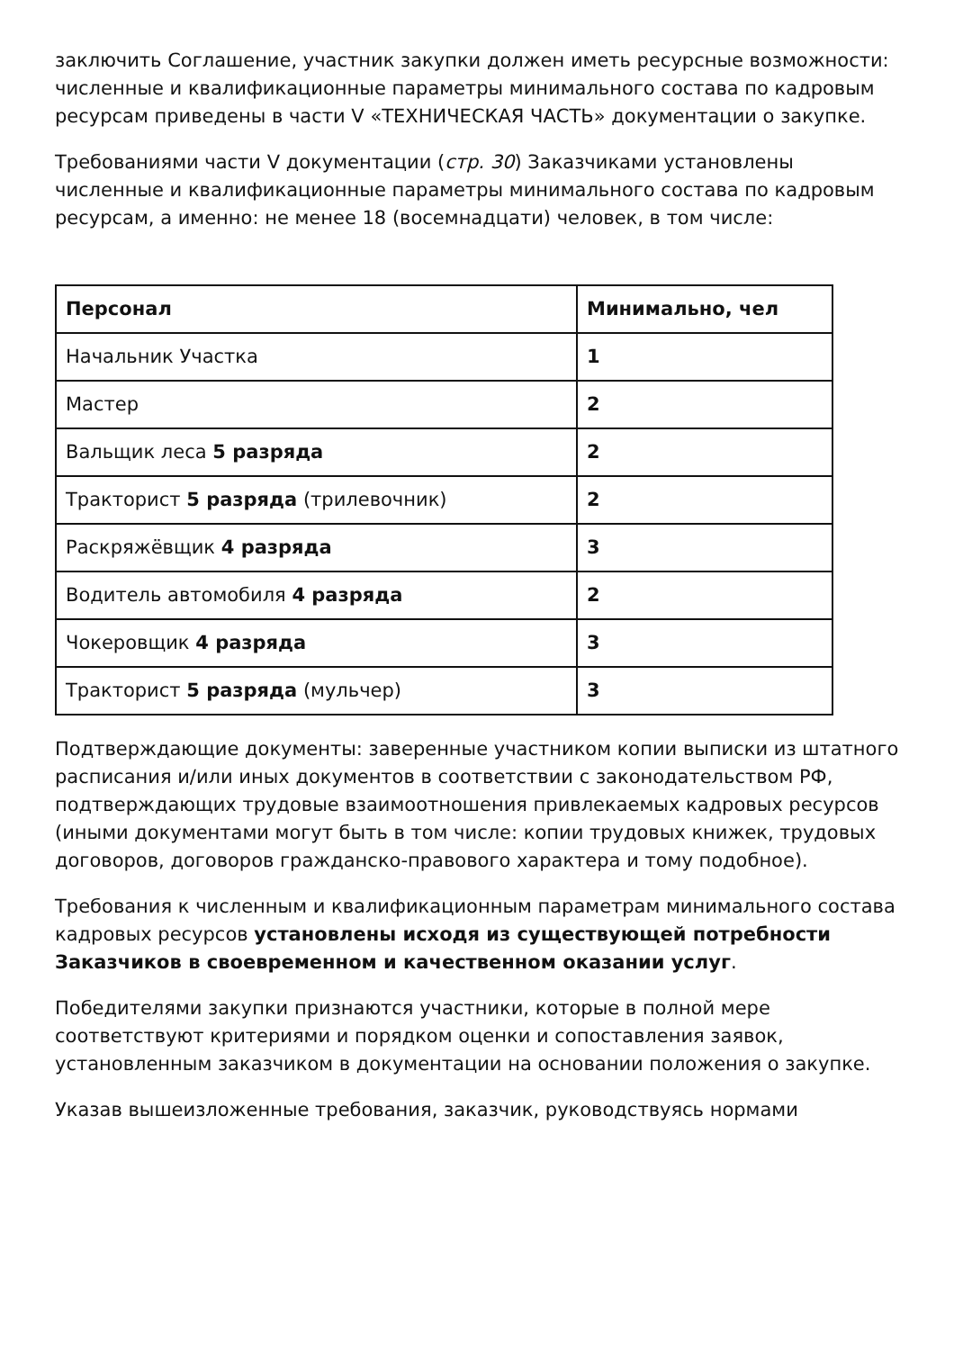заключить Соглашение, участник закупки должен иметь ресурсные возможности: численные и квалификационные параметры минимального состава по кадровым ресурсам приведены в части V «ТЕХНИЧЕСКАЯ ЧАСТЬ» документации о закупке.
Требованиями части V документации (стр. 30) Заказчиками установлены численные и квалификационные параметры минимального состава по кадровым ресурсам, а именно: не менее 18 (восемнадцати) человек, в том числе:
| Персонал | Минимально, чел |
| --- | --- |
| Начальник Участка | 1 |
| Мастер | 2 |
| Вальщик леса 5 разряда | 2 |
| Тракторист 5 разряда (трилевочник) | 2 |
| Раскряжёвщик 4 разряда | 3 |
| Водитель автомобиля 4 разряда | 2 |
| Чокеровщик 4 разряда | 3 |
| Тракторист 5 разряда (мульчер) | 3 |
Подтверждающие документы: заверенные участником копии выписки из штатного расписания и/или иных документов в соответствии с законодательством РФ, подтверждающих трудовые взаимоотношения привлекаемых кадровых ресурсов (иными документами могут быть в том числе: копии трудовых книжек, трудовых договоров, договоров гражданско-правового характера и тому подобное).
Требования к численным и квалификационным параметрам минимального состава кадровых ресурсов установлены исходя из существующей потребности Заказчиков в своевременном и качественном оказании услуг.
Победителями закупки признаются участники, которые в полной мере соответствуют критериями и порядком оценки и сопоставления заявок, установленным заказчиком в документации на основании положения о закупке.
Указав вышеизложенные требования, заказчик, руководствуясь нормами